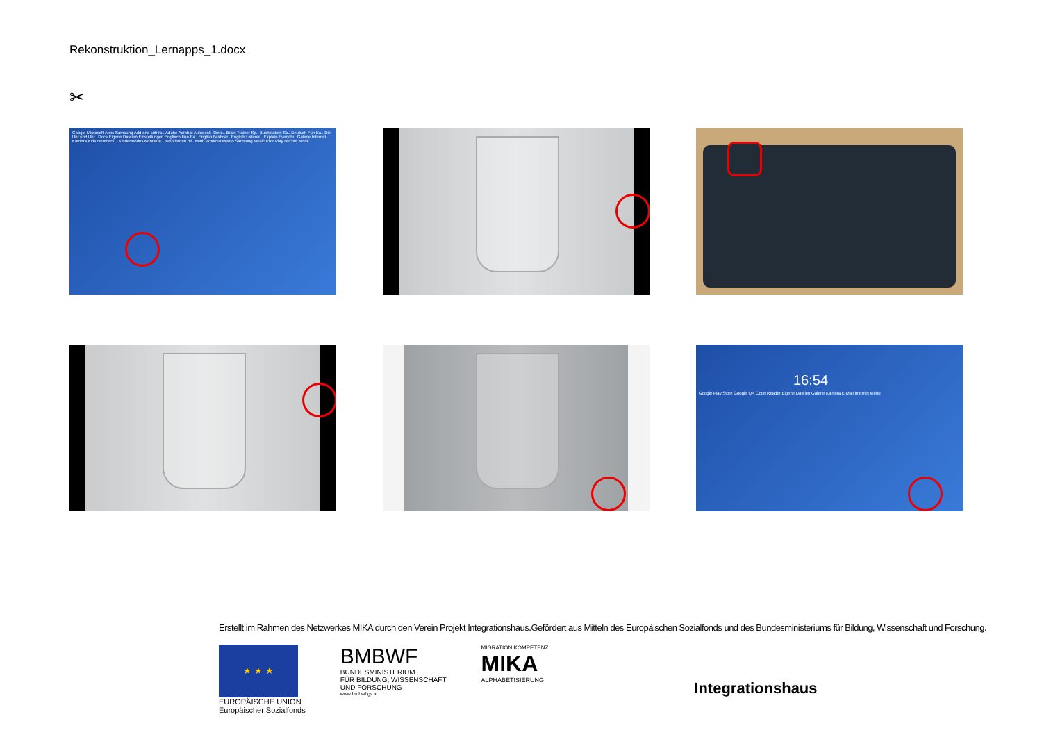Rekonstruktion_Lernapps_1.docx
✂
Google Microsoft Apps Samsung Add and subtra.. Adobe Acrobat Autodesk Sketc.. Brain Trainer Sp.. Buchstaben Sc.. Deutsch Fun Ea.. Die Uhr und Uhr.. Docs Eigene Dateien Einstellungen Englisch Fun Ea.. English flashcar.. English Listenin.. Explain Everythi.. Galerie Internet Kamera Kids Numbers .. Kindermodus Kontakte Lesen lernen mi.. Math Workout Memo Samsung Music Pixlr Play Bücher Kiosk
16:54
Google Play Store Google QR Code Reader Eigene Dateien Galerie Kamera E-Mail Internet Menü
Erstellt im Rahmen des Netzwerkes MIKA durch den Verein Projekt Integrationshaus.Gefördert aus Mitteln des Europäischen Sozialfonds und des Bundesministeriums für Bildung, Wissenschaft und Forschung.
★ ★ ★
EUROPÄISCHE UNION
Europäischer Sozialfonds
BMBWF
BUNDESMINISTERIUM
FÜR BILDUNG, WISSENSCHAFT
UND FORSCHUNG
www.bmbwf.gv.at
MIGRATION KOMPETENZ
MIKA
ALPHABETISIERUNG
Integrationshaus